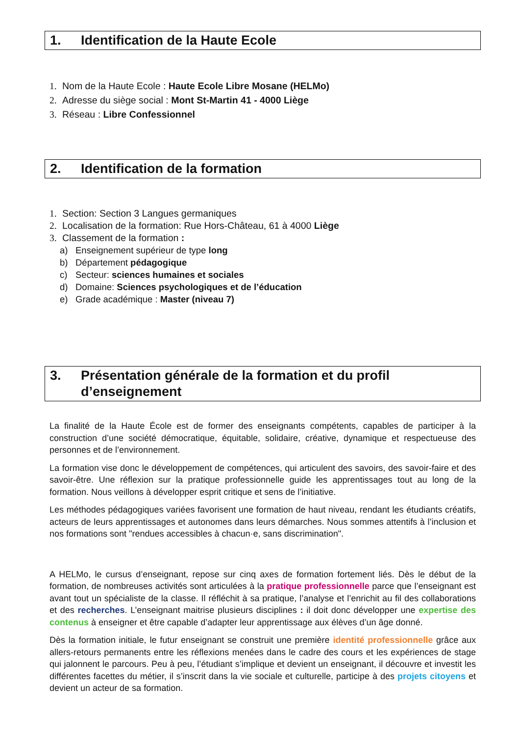1. Identification de la Haute Ecole
1. Nom de la Haute Ecole : Haute Ecole Libre Mosane (HELMo)
2. Adresse du siège social : Mont St-Martin 41 - 4000 Liège
3. Réseau : Libre Confessionnel
2. Identification de la formation
1. Section: Section 3 Langues germaniques
2. Localisation de la formation: Rue Hors-Château, 61 à 4000 Liège
3. Classement de la formation :
a) Enseignement supérieur de type long
b) Département pédagogique
c) Secteur: sciences humaines et sociales
d) Domaine: Sciences psychologiques et de l’éducation
e) Grade académique : Master (niveau 7)
3. Présentation générale de la formation et du profil d’enseignement
La finalité de la Haute École est de former des enseignants compétents, capables de participer à la construction d’une société démocratique, équitable, solidaire, créative, dynamique et respectueuse des personnes et de l’environnement.
La formation vise donc le développement de compétences, qui articulent des savoirs, des savoir-faire et des savoir-être. Une réflexion sur la pratique professionnelle guide les apprentissages tout au long de la formation. Nous veillons à développer esprit critique et sens de l’initiative.
Les méthodes pédagogiques variées favorisent une formation de haut niveau, rendant les étudiants créatifs, acteurs de leurs apprentissages et autonomes dans leurs démarches. Nous sommes attentifs à l’inclusion et nos formations sont "rendues accessibles à chacun·e, sans discrimination".
A HELMo, le cursus d’enseignant, repose sur cinq axes de formation fortement liés. Dès le début de la formation, de nombreuses activités sont articulées à la pratique professionnelle parce que l’enseignant est avant tout un spécialiste de la classe. Il réfléchit à sa pratique, l’analyse et l’enrichit au fil des collaborations et des recherches. L’enseignant maitrise plusieurs disciplines : il doit donc développer une expertise des contenus à enseigner et être capable d’adapter leur apprentissage aux élèves d’un âge donné.
Dès la formation initiale, le futur enseignant se construit une première identité professionnelle grâce aux allers-retours permanents entre les réflexions menées dans le cadre des cours et les expériences de stage qui jalonnent le parcours. Peu à peu, l’étudiant s’implique et devient un enseignant, il découvre et investit les différentes facettes du métier, il s’inscrit dans la vie sociale et culturelle, participe à des projets citoyens et devient un acteur de sa formation.